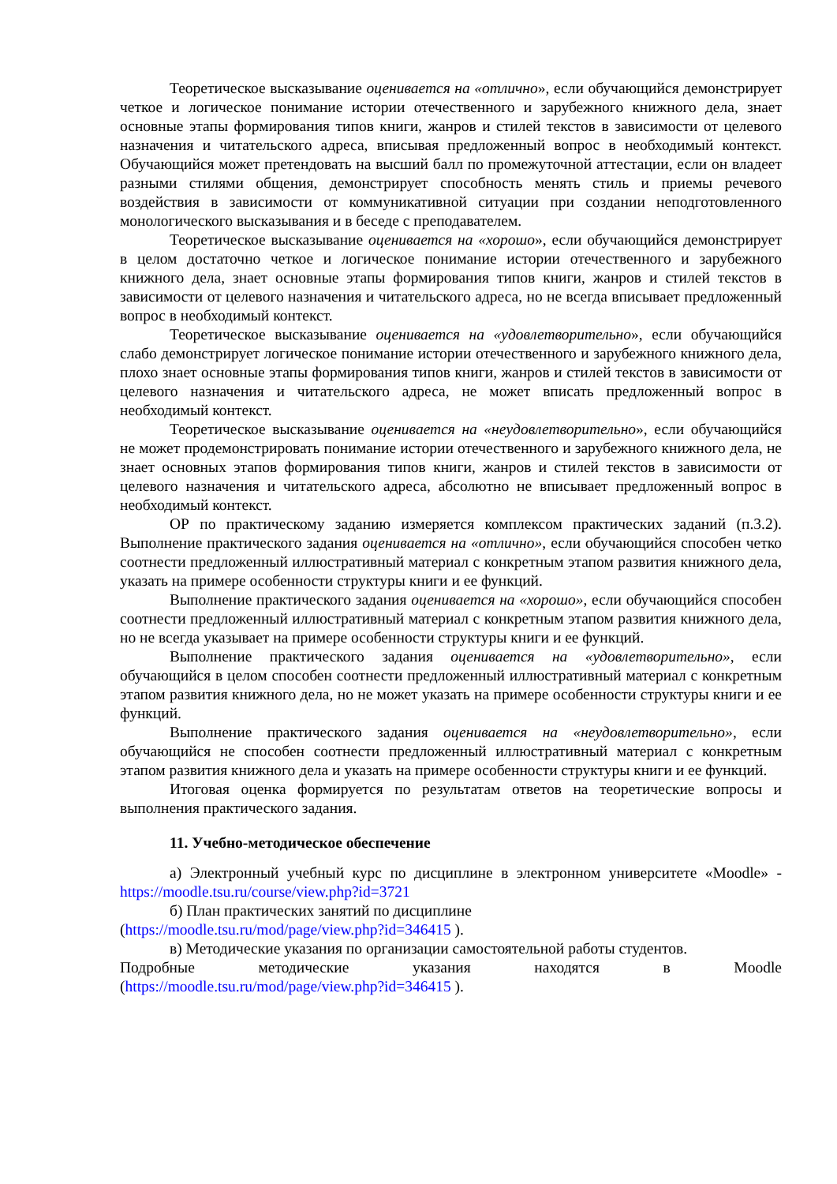Теоретическое высказывание оценивается на «отлично», если обучающийся демонстрирует четкое и логическое понимание истории отечественного и зарубежного книжного дела, знает основные этапы формирования типов книги, жанров и стилей текстов в зависимости от целевого назначения и читательского адреса, вписывая предложенный вопрос в необходимый контекст. Обучающийся может претендовать на высший балл по промежуточной аттестации, если он владеет разными стилями общения, демонстрирует способность менять стиль и приемы речевого воздействия в зависимости от коммуникативной ситуации при создании неподготовленного монологического высказывания и в беседе с преподавателем.
Теоретическое высказывание оценивается на «хорошо», если обучающийся демонстрирует в целом достаточно четкое и логическое понимание истории отечественного и зарубежного книжного дела, знает основные этапы формирования типов книги, жанров и стилей текстов в зависимости от целевого назначения и читательского адреса, но не всегда вписывает предложенный вопрос в необходимый контекст.
Теоретическое высказывание оценивается на «удовлетворительно», если обучающийся слабо демонстрирует логическое понимание истории отечественного и зарубежного книжного дела, плохо знает основные этапы формирования типов книги, жанров и стилей текстов в зависимости от целевого назначения и читательского адреса, не может вписать предложенный вопрос в необходимый контекст.
Теоретическое высказывание оценивается на «неудовлетворительно», если обучающийся не может продемонстрировать понимание истории отечественного и зарубежного книжного дела, не знает основных этапов формирования типов книги, жанров и стилей текстов в зависимости от целевого назначения и читательского адреса, абсолютно не вписывает предложенный вопрос в необходимый контекст.
ОР по практическому заданию измеряется комплексом практических заданий (п.3.2). Выполнение практического задания оценивается на «отлично», если обучающийся способен четко соотнести предложенный иллюстративный материал с конкретным этапом развития книжного дела, указать на примере особенности структуры книги и ее функций.
Выполнение практического задания оценивается на «хорошо», если обучающийся способен соотнести предложенный иллюстративный материал с конкретным этапом развития книжного дела, но не всегда указывает на примере особенности структуры книги и ее функций.
Выполнение практического задания оценивается на «удовлетворительно», если обучающийся в целом способен соотнести предложенный иллюстративный материал с конкретным этапом развития книжного дела, но не может указать на примере особенности структуры книги и ее функций.
Выполнение практического задания оценивается на «неудовлетворительно», если обучающийся не способен соотнести предложенный иллюстративный материал с конкретным этапом развития книжного дела и указать на примере особенности структуры книги и ее функций.
Итоговая оценка формируется по результатам ответов на теоретические вопросы и выполнения практического задания.
11. Учебно-методическое обеспечение
а) Электронный учебный курс по дисциплине в электронном университете «Moodle» - https://moodle.tsu.ru/course/view.php?id=3721
б) План практических занятий по дисциплине
(https://moodle.tsu.ru/mod/page/view.php?id=346415 ).
в) Методические указания по организации самостоятельной работы студентов.
Подробные методические указания находятся в Moodle
(https://moodle.tsu.ru/mod/page/view.php?id=346415 ).